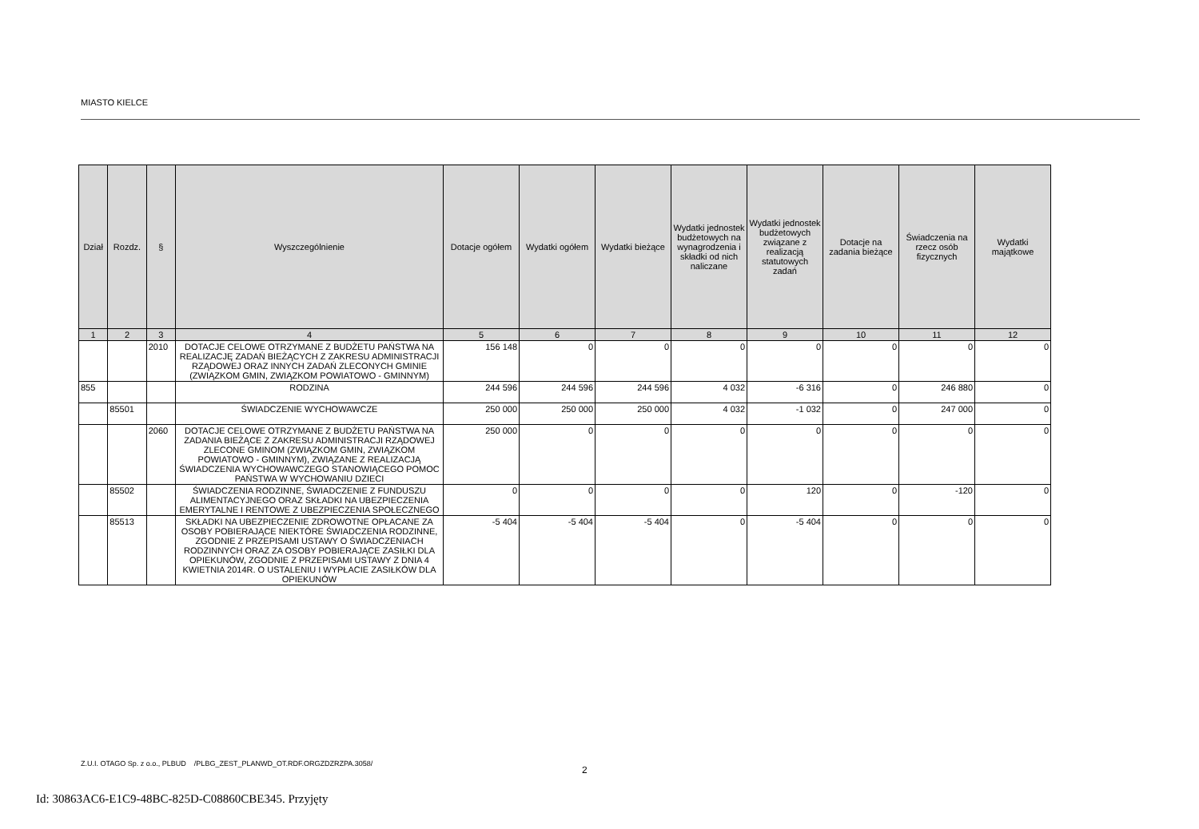MIASTO KIELCE
| Dział | Rozdz. | § | Wyszczególnienie | Dotacje ogółem | Wydatki ogółem | Wydatki bieżące | Wydatki jednostek budżetowych na wynagrodzenia i składki od nich naliczane | Wydatki jednostek budżetowych związane z realizacją statutowych zadań | Dotacje na zadania bieżące | Świadczenia na rzecz osób fizycznych | Wydatki majątkowe |
| --- | --- | --- | --- | --- | --- | --- | --- | --- | --- | --- | --- |
| 1 | 2 | 3 | 4 | 5 | 6 | 7 | 8 | 9 | 10 | 11 | 12 |
| | | 2010 | DOTACJE CELOWE OTRZYMANE Z BUDŻETU PAŃSTWA NA REALIZACJĘ ZADAŃ BIEŻĄCYCH Z ZAKRESU ADMINISTRACJI RZĄDOWEJ ORAZ INNYCH ZADAŃ ZLECONYCH GMINIE (ZWIĄZKOM GMIN, ZWIĄZKOM POWIATOWO - GMINNYM) | 156 148 | 0 | 0 | 0 | 0 | 0 | 0 | 0 |
| 855 | | | RODZINA | 244 596 | 244 596 | 244 596 | 4 032 | -6 316 | 0 | 246 880 | 0 |
| | 85501 | | ŚWIADCZENIE WYCHOWAWCZE | 250 000 | 250 000 | 250 000 | 4 032 | -1 032 | 0 | 247 000 | 0 |
| | | 2060 | DOTACJE CELOWE OTRZYMANE Z BUDŻETU PAŃSTWA NA ZADANIA BIEŻĄCE Z ZAKRESU ADMINISTRACJI RZĄDOWEJ ZLECONE GMINOM (ZWIĄZKOM GMIN, ZWIĄZKOM POWIATOWO - GMINNYM), ZWIĄZANE Z REALIZACJĄ ŚWIADCZENIA WYCHOWAWCZEGO STANOWIĄCEGO POMOC PAŃSTWA W WYCHOWANIU DZIECI | 250 000 | 0 | 0 | 0 | 0 | 0 | 0 | 0 |
| | 85502 | | ŚWIADCZENIA RODZINNE, ŚWIADCZENIE Z FUNDUSZU ALIMENTACYJNEGO ORAZ SKŁADKI NA UBEZPIECZENIA EMERYTALNE I RENTOWE Z UBEZPIECZENIA SPOŁECZNEGO | 0 | 0 | 0 | 0 | 120 | 0 | -120 | 0 |
| | 85513 | | SKŁADKI NA UBEZPIECZENIE ZDROWOTNE OPŁACANE ZA OSOBY POBIERAJĄCE NIEKTÓRE ŚWIADCZENIA RODZINNE, ZGODNIE Z PRZEPISAMI USTAWY O ŚWIADCZENIACH RODZINNYCH ORAZ ZA OSOBY POBIERAJĄCE ZASIŁKI DLA OPIEKUNÓW, ZGODNIE Z PRZEPISAMI USTAWY Z DNIA 4 KWIETNIA 2014R. O USTALENIU I WYPŁACIE ZASIŁKÓW DLA OPIEKUNÓW | -5 404 | -5 404 | -5 404 | 0 | -5 404 | 0 | 0 | 0 |
Z.U.I. OTAGO Sp. z o.o., PLBUD /PLBG_ZEST_PLANWD_OT.RDF.ORGZDZRZPA.3058/
2
Id: 30863AC6-E1C9-48BC-825D-C08860CBE345. Przyjęty